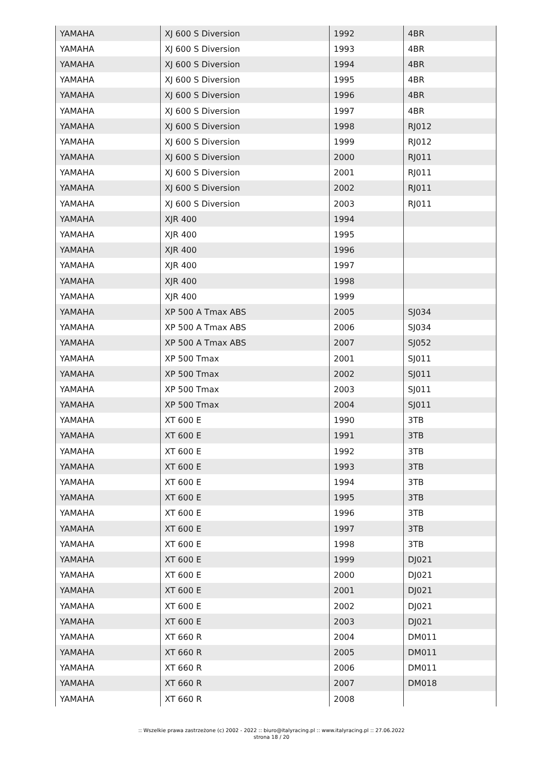| YAMAHA | XJ 600 S Diversion | 1992 | 4BR |
| YAMAHA | XJ 600 S Diversion | 1993 | 4BR |
| YAMAHA | XJ 600 S Diversion | 1994 | 4BR |
| YAMAHA | XJ 600 S Diversion | 1995 | 4BR |
| YAMAHA | XJ 600 S Diversion | 1996 | 4BR |
| YAMAHA | XJ 600 S Diversion | 1997 | 4BR |
| YAMAHA | XJ 600 S Diversion | 1998 | RJ012 |
| YAMAHA | XJ 600 S Diversion | 1999 | RJ012 |
| YAMAHA | XJ 600 S Diversion | 2000 | RJ011 |
| YAMAHA | XJ 600 S Diversion | 2001 | RJ011 |
| YAMAHA | XJ 600 S Diversion | 2002 | RJ011 |
| YAMAHA | XJ 600 S Diversion | 2003 | RJ011 |
| YAMAHA | XJR 400 | 1994 | |
| YAMAHA | XJR 400 | 1995 | |
| YAMAHA | XJR 400 | 1996 | |
| YAMAHA | XJR 400 | 1997 | |
| YAMAHA | XJR 400 | 1998 | |
| YAMAHA | XJR 400 | 1999 | |
| YAMAHA | XP 500 A Tmax ABS | 2005 | SJ034 |
| YAMAHA | XP 500 A Tmax ABS | 2006 | SJ034 |
| YAMAHA | XP 500 A Tmax ABS | 2007 | SJ052 |
| YAMAHA | XP 500 Tmax | 2001 | SJ011 |
| YAMAHA | XP 500 Tmax | 2002 | SJ011 |
| YAMAHA | XP 500 Tmax | 2003 | SJ011 |
| YAMAHA | XP 500 Tmax | 2004 | SJ011 |
| YAMAHA | XT 600 E | 1990 | 3TB |
| YAMAHA | XT 600 E | 1991 | 3TB |
| YAMAHA | XT 600 E | 1992 | 3TB |
| YAMAHA | XT 600 E | 1993 | 3TB |
| YAMAHA | XT 600 E | 1994 | 3TB |
| YAMAHA | XT 600 E | 1995 | 3TB |
| YAMAHA | XT 600 E | 1996 | 3TB |
| YAMAHA | XT 600 E | 1997 | 3TB |
| YAMAHA | XT 600 E | 1998 | 3TB |
| YAMAHA | XT 600 E | 1999 | DJ021 |
| YAMAHA | XT 600 E | 2000 | DJ021 |
| YAMAHA | XT 600 E | 2001 | DJ021 |
| YAMAHA | XT 600 E | 2002 | DJ021 |
| YAMAHA | XT 600 E | 2003 | DJ021 |
| YAMAHA | XT 660 R | 2004 | DM011 |
| YAMAHA | XT 660 R | 2005 | DM011 |
| YAMAHA | XT 660 R | 2006 | DM011 |
| YAMAHA | XT 660 R | 2007 | DM018 |
| YAMAHA | XT 660 R | 2008 | |
:: Wszelkie prawa zastrzeżone (c) 2002 - 2022 :: biuro@italyracing.pl :: www.italyracing.pl :: 27.06.2022
strona 18 / 20